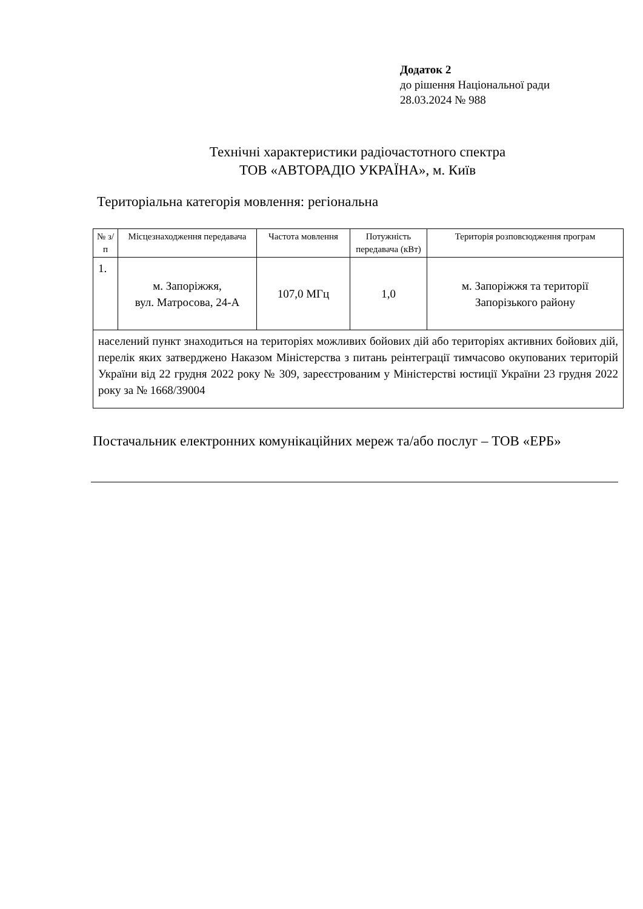Додаток 2
до рішення Національної ради
28.03.2024 № 988
Технічні характеристики радіочастотного спектра
ТОВ «АВТОРАДІО УКРАЇНА», м. Київ
Територіальна категорія мовлення: регіональна
| № з/п | Місцезнаходження передавача | Частота мовлення | Потужність передавача (кВт) | Територія розповсюдження програм |
| --- | --- | --- | --- | --- |
| 1. | м. Запоріжжя, вул. Матросова, 24-А | 107,0 МГц | 1,0 | м. Запоріжжя та території Запорізького району |
| населений пункт знаходиться на територіях можливих бойових дій або територіях активних бойових дій, перелік яких затверджено Наказом Міністерства з питань реінтеграції тимчасово окупованих територій України від 22 грудня 2022 року № 309, зареєстрованим у Міністерстві юстиції України 23 грудня 2022 року за № 1668/39004 | | | | |
Постачальник електронних комунікаційних мереж та/або послуг – ТОВ «ЕРБ»